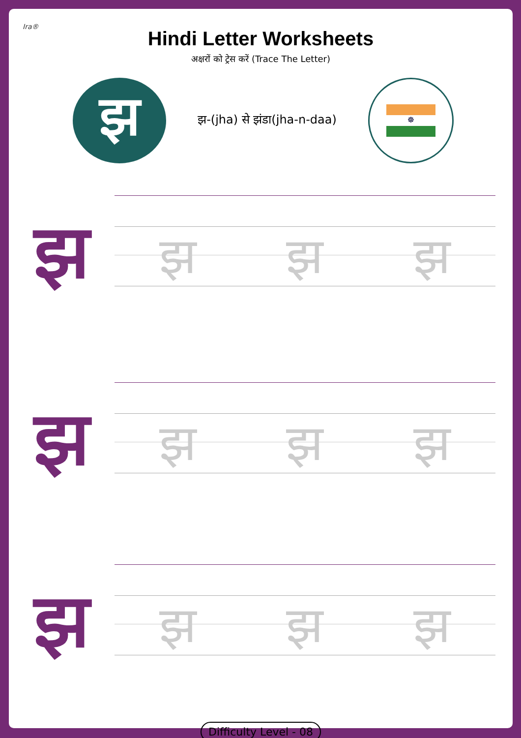Ira®
Hindi Letter Worksheets
अक्षरों को ट्रेस करें (Trace The Letter)
झ
झ-(jha) से झंडा(jha-n-daa)
☸
झ
झ झ झ
झ
झ झ झ
झ
झ झ झ
Difficulty Level - 08